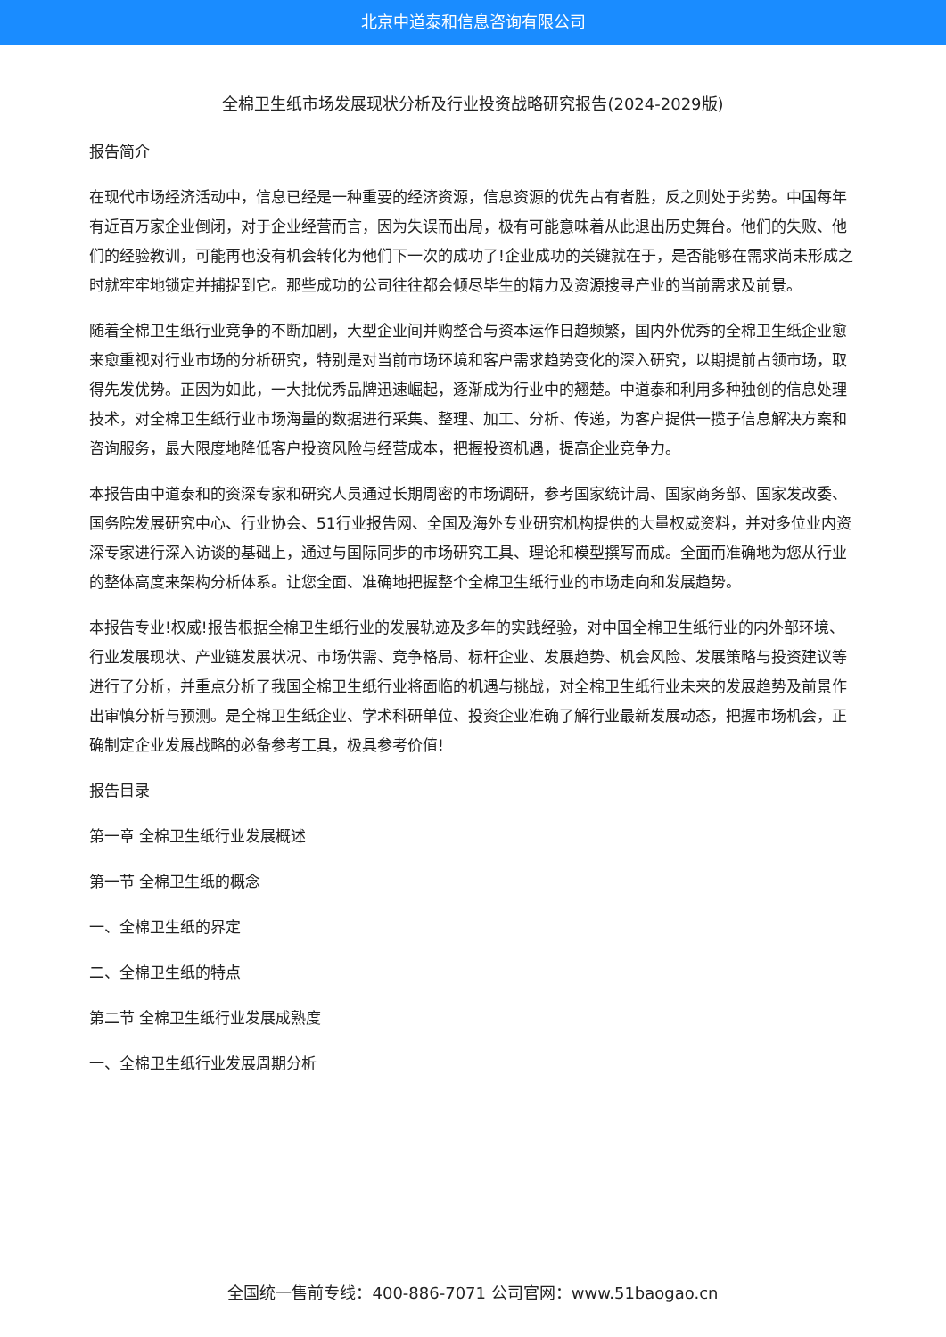北京中道泰和信息咨询有限公司
全棉卫生纸市场发展现状分析及行业投资战略研究报告(2024-2029版)
报告简介
在现代市场经济活动中，信息已经是一种重要的经济资源，信息资源的优先占有者胜，反之则处于劣势。中国每年有近百万家企业倒闭，对于企业经营而言，因为失误而出局，极有可能意味着从此退出历史舞台。他们的失败、他们的经验教训，可能再也没有机会转化为他们下一次的成功了!企业成功的关键就在于，是否能够在需求尚未形成之时就牢牢地锁定并捕捉到它。那些成功的公司往往都会倾尽毕生的精力及资源搜寻产业的当前需求及前景。
随着全棉卫生纸行业竞争的不断加剧，大型企业间并购整合与资本运作日趋频繁，国内外优秀的全棉卫生纸企业愈来愈重视对行业市场的分析研究，特别是对当前市场环境和客户需求趋势变化的深入研究，以期提前占领市场，取得先发优势。正因为如此，一大批优秀品牌迅速崛起，逐渐成为行业中的翘楚。中道泰和利用多种独创的信息处理技术，对全棉卫生纸行业市场海量的数据进行采集、整理、加工、分析、传递，为客户提供一揽子信息解决方案和咨询服务，最大限度地降低客户投资风险与经营成本，把握投资机遇，提高企业竞争力。
本报告由中道泰和的资深专家和研究人员通过长期周密的市场调研，参考国家统计局、国家商务部、国家发改委、国务院发展研究中心、行业协会、51行业报告网、全国及海外专业研究机构提供的大量权威资料，并对多位业内资深专家进行深入访谈的基础上，通过与国际同步的市场研究工具、理论和模型撰写而成。全面而准确地为您从行业的整体高度来架构分析体系。让您全面、准确地把握整个全棉卫生纸行业的市场走向和发展趋势。
本报告专业!权威!报告根据全棉卫生纸行业的发展轨迹及多年的实践经验，对中国全棉卫生纸行业的内外部环境、行业发展现状、产业链发展状况、市场供需、竞争格局、标杆企业、发展趋势、机会风险、发展策略与投资建议等进行了分析，并重点分析了我国全棉卫生纸行业将面临的机遇与挑战，对全棉卫生纸行业未来的发展趋势及前景作出审慎分析与预测。是全棉卫生纸企业、学术科研单位、投资企业准确了解行业最新发展动态，把握市场机会，正确制定企业发展战略的必备参考工具，极具参考价值!
报告目录
第一章 全棉卫生纸行业发展概述
第一节 全棉卫生纸的概念
一、全棉卫生纸的界定
二、全棉卫生纸的特点
第二节 全棉卫生纸行业发展成熟度
一、全棉卫生纸行业发展周期分析
全国统一售前专线：400-886-7071 公司官网：www.51baogao.cn